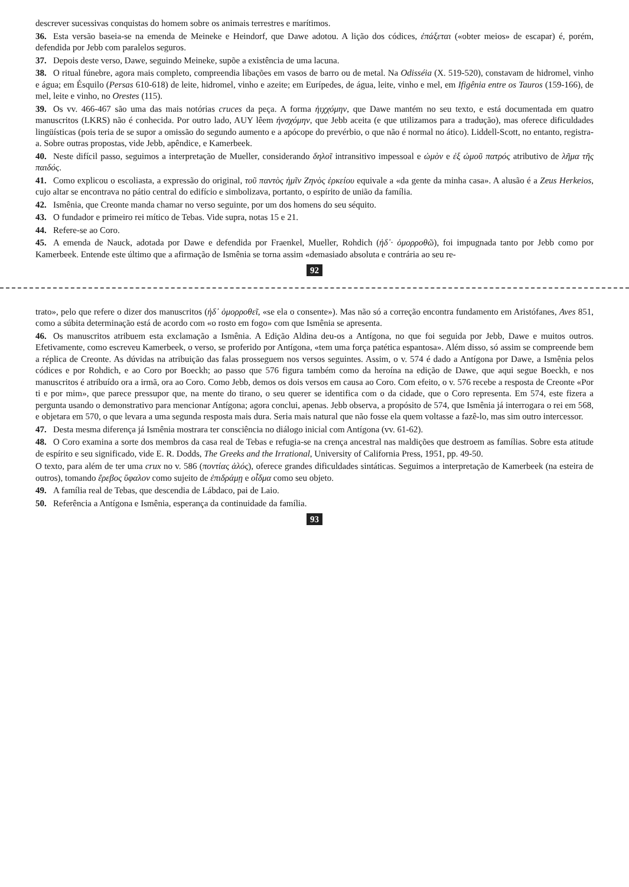descrever sucessivas conquistas do homem sobre os animais terrestres e marítimos.
36. Esta versão baseia-se na emenda de Meineke e Heindorf, que Dawe adotou. A lição dos códices, ἐπάξεται («obter meios» de escapar) é, porém, defendida por Jebb com paralelos seguros.
37. Depois deste verso, Dawe, seguindo Meineke, supõe a existência de uma lacuna.
38. O ritual fúnebre, agora mais completo, compreendia libações em vasos de barro ou de metal. Na Odisséia (X. 519-520), constavam de hidromel, vinho e água; em Ésquilo (Persas 610-618) de leite, hidromel, vinho e azeite; em Eurípedes, de água, leite, vinho e mel, em Ifigênia entre os Tauros (159-166), de mel, leite e vinho, no Orestes (115).
39. Os vv. 466-467 são uma das mais notórias cruces da peça. A forma ἠιχχόμην, que Dawe mantém no seu texto, e está documentada em quatro manuscritos (LKRS) não é conhecida. Por outro lado, AUY lêem ἠνσχόμην, que Jebb aceita (e que utilizamos para a tradução), mas oferece dificuldades lingüísticas (pois teria de se supor a omissão do segundo aumento e a apócope do prevérbio, o que não é normal no ático). Liddell-Scott, no entanto, registra-a. Sobre outras propostas, vide Jebb, apêndice, e Kamerbeek.
40. Neste difícil passo, seguimos a interpretação de Mueller, considerando δηλοῖ intransitivo impessoal e ὠμὸν e ἐξ ὠμοῦ πατρός atributivo de λῆμα τῆς παιδός.
41. Como explicou o escoliasta, a expressão do original, τοῦ παντὸς ἡμῖν Ζηνὸς ἑρκείου equivale a «da gente da minha casa». A alusão é a Zeus Herkeios, cujo altar se encontrava no pátio central do edifício e simbolizava, portanto, o espírito de união da família.
42. Ismênia, que Creonte manda chamar no verso seguinte, por um dos homens do seu séquito.
43. O fundador e primeiro rei mítico de Tebas. Vide supra, notas 15 e 21.
44. Refere-se ao Coro.
45. A emenda de Nauck, adotada por Dawe e defendida por Fraenkel, Mueller, Rohdich (ἠδ᾽· ὁμορροθῶ), foi impugnada tanto por Jebb como por Kamerbeek. Entende este último que a afirmação de Ismênia se torna assim «demasiado absoluta e contrária ao seu re-
92
trato», pelo que refere o dizer dos manuscritos (ἠδ᾽ ὁμορροθεῖ, «se ela o consente»). Mas não só a correção encontra fundamento em Aristófanes, Aves 851, como a súbita determinação está de acordo com «o rosto em fogo» com que Ismênia se apresenta.
46. Os manuscritos atribuem esta exclamação a Ismênia. A Edição Aldina deu-os a Antígona, no que foi seguida por Jebb, Dawe e muitos outros. Efetivamente, como escreveu Kamerbeek, o verso, se proferido por Antígona, «tem uma força patética espantosa». Além disso, só assim se compreende bem a réplica de Creonte. As dúvidas na atribuição das falas prosseguem nos versos seguintes. Assim, o v. 574 é dado a Antígona por Dawe, a Ismênia pelos códices e por Rohdich, e ao Coro por Boeckh; ao passo que 576 figura também como da heroína na edição de Dawe, que aqui segue Boeckh, e nos manuscritos é atribuído ora a irmã, ora ao Coro. Como Jebb, demos os dois versos em causa ao Coro. Com efeito, o v. 576 recebe a resposta de Creonte «Por ti e por mim», que parece pressupor que, na mente do tirano, o seu querer se identifica com o da cidade, que o Coro representa. Em 574, este fizera a pergunta usando o demonstrativo para mencionar Antígona; agora conclui, apenas. Jebb observa, a propósito de 574, que Ismênia já interrogara o rei em 568, e objetara em 570, o que levara a uma segunda resposta mais dura. Seria mais natural que não fosse ela quem voltasse a fazê-lo, mas sim outro intercessor.
47. Desta mesma diferença já Ismênia mostrara ter consciência no diálogo inicial com Antígona (vv. 61-62).
48. O Coro examina a sorte dos membros da casa real de Tebas e refugia-se na crença ancestral nas maldições que destroem as famílias. Sobre esta atitude de espírito e seu significado, vide E. R. Dodds, The Greeks and the Irrational, University of California Press, 1951, pp. 49-50.
O texto, para além de ter uma crux no v. 586 (ποντίας ἁλός), oferece grandes dificuldades sintáticas. Seguimos a interpretação de Kamerbeek (na esteira de outros), tomando ἔρεβος ὕφαλον como sujeito de ἐπιδράμῃ e οἶδμα como seu objeto.
49. A família real de Tebas, que descendia de Lábdaco, pai de Laio.
50. Referência a Antígona e Ismênia, esperança da continuidade da família.
93